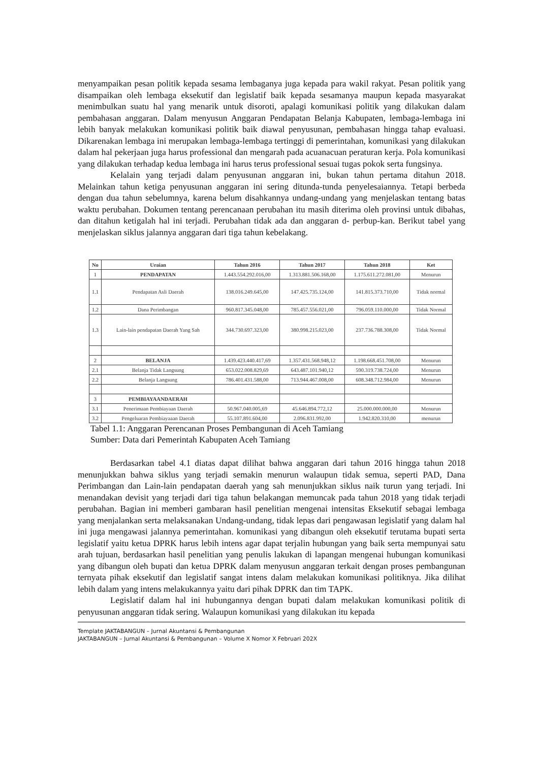menyampaikan pesan politik kepada sesama lembaganya juga kepada para wakil rakyat. Pesan politik yang disampaikan oleh lembaga eksekutif dan legislatif baik kepada sesamanya maupun kepada masyarakat menimbulkan suatu hal yang menarik untuk disoroti, apalagi komunikasi politik yang dilakukan dalam pembahasan anggaran. Dalam menyusun Anggaran Pendapatan Belanja Kabupaten, lembaga-lembaga ini lebih banyak melakukan komunikasi politik baik diawal penyusunan, pembahasan hingga tahap evaluasi. Dikarenakan lembaga ini merupakan lembaga-lembaga tertinggi di pemerintahan, komunikasi yang dilakukan dalam hal pekerjaan juga harus professional dan mengarah pada acuanacuan peraturan kerja. Pola komunikasi yang dilakukan terhadap kedua lembaga ini harus terus professional sesuai tugas pokok serta fungsinya.
Kelalain yang terjadi dalam penyusunan anggaran ini, bukan tahun pertama ditahun 2018. Melainkan tahun ketiga penyusunan anggaran ini sering ditunda-tunda penyelesaiannya. Tetapi berbeda dengan dua tahun sebelumnya, karena belum disahkannya undang-undang yang menjelaskan tentang batas waktu perubahan. Dokumen tentang perencanaan perubahan itu masih diterima oleh provinsi untuk dibahas, dan ditahun ketigalah hal ini terjadi. Perubahan tidak ada dan anggaran d- perbup-kan. Berikut tabel yang menjelaskan siklus jalannya anggaran dari tiga tahun kebelakang.
| No | Uraian | Tahun 2016 | Tahun 2017 | Tahun 2018 | Ket |
| --- | --- | --- | --- | --- | --- |
| 1 | PENDAPATAN | 1.443.554.292.016,00 | 1.313.881.506.168,00 | 1.175.611.272.081,00 | Menurun |
| 1.1 | Pendapatan Asli Daerah | 138.016.249.645,00 | 147.425.735.124,00 | 141.815.373.710,00 | Tidak normal |
| 1.2 | Dana Perimbangan | 960.817.345.048,00 | 785.457.556.021,00 | 796.059.110.000,00 | Tidak Normal |
| 1.3 | Lain-lain pendapatan Daerah Yang Sah | 344.730.697.323,00 | 380.998.215.023,00 | 237.736.788.308,00 | Tidak Normal |
| 2 | BELANJA | 1.439.423.440.417,69 | 1.357.431.568.948,12 | 1.198.668.451.708,00 | Menurun |
| 2.1 | Belanja Tidak Langsung | 653.022.008.829,69 | 643.487.101.940,12 | 590.319.738.724,00 | Menurun |
| 2.2 | Belanja Langsung | 786.401.431.588,00 | 713.944.467.008,00 | 608.348.712.984,00 | Menurun |
| 3 | PEMBIAYAANDAERAH | | | | |
| 3.1 | Penerimaan Pembiayaan Daerah | 50.967.040.005,69 | 45.646.894.772,12 | 25.000.000.000,00 | Menurun |
| 3.2 | Pengeluaran Pembiayaaan Daerah | 55.107.891.604,00 | 2.096.831.992,00 | 1.942.820.310,00 | menurun |
Tabel 1.1: Anggaran Perencanan Proses Pembangunan di Aceh Tamiang
Sumber: Data dari Pemerintah Kabupaten Aceh Tamiang
Berdasarkan tabel 4.1 diatas dapat dilihat bahwa anggaran dari tahun 2016 hingga tahun 2018 menunjukkan bahwa siklus yang terjadi semakin menurun walaupun tidak semua, seperti PAD, Dana Perimbangan dan Lain-lain pendapatan daerah yang sah menunjukkan siklus naik turun yang terjadi. Ini menandakan devisit yang terjadi dari tiga tahun belakangan memuncak pada tahun 2018 yang tidak terjadi perubahan. Bagian ini memberi gambaran hasil penelitian mengenai intensitas Eksekutif sebagai lembaga yang menjalankan serta melaksanakan Undang-undang, tidak lepas dari pengawasan legislatif yang dalam hal ini juga mengawasi jalannya pemerintahan. komunikasi yang dibangun oleh eksekutif terutama bupati serta legislatif yaitu ketua DPRK harus lebih intens agar dapat terjalin hubungan yang baik serta mempunyai satu arah tujuan, berdasarkan hasil penelitian yang penulis lakukan di lapangan mengenai hubungan komunikasi yang dibangun oleh bupati dan ketua DPRK dalam menyusun anggaran terkait dengan proses pembangunan ternyata pihak eksekutif dan legislatif sangat intens dalam melakukan komunikasi politiknya. Jika dilihat lebih dalam yang intens melakukannya yaitu dari pihak DPRK dan tim TAPK.
Legislatif dalam hal ini hubungannya dengan bupati dalam melakukan komunikasi politik di penyusunan anggaran tidak sering. Walaupun komunikasi yang dilakukan itu kepada
Template JAKTABANGUN – Jurnal Akuntansi & Pembangunan
JAKTABANGUN – Jurnal Akuntansi & Pembangunan – Volume X Nomor X Februari 202X